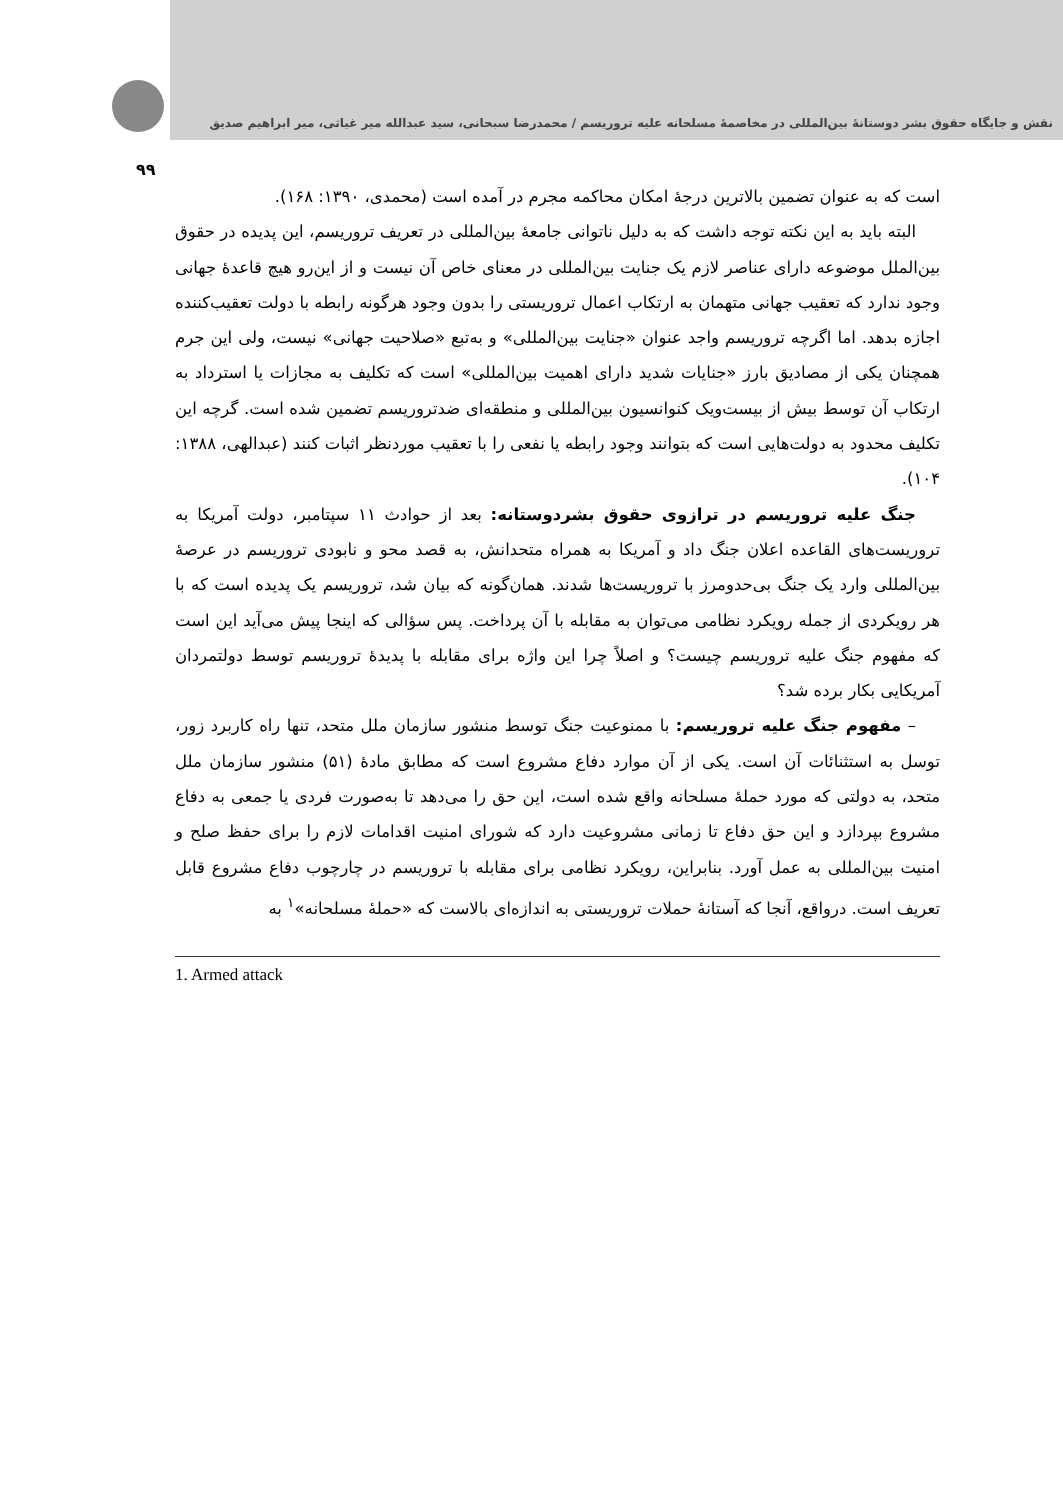نقش و جایگاه حقوق بشر دوستانهٔ بین‌المللی در مخاصمهٔ مسلحانه علیه تروریسم / محمدرضا سبحانی، سید عبدالله میر غیاثی، میر ابراهیم صدیق
۹۹
است که به عنوان تضمین بالاترین درجهٔ امکان محاکمه مجرم در آمده است (محمدی، ۱۳۹۰: ۱۶۸).
البته باید به این نکته توجه داشت که به دلیل ناتوانی جامعهٔ بین‌المللی در تعریف تروریسم، این پدیده در حقوق بین‌الملل موضوعه دارای عناصر لازم یک جنایت بین‌المللی در معنای خاص آن نیست و از این‌رو هیچ قاعدهٔ جهانی وجود ندارد که تعقیب جهانی متهمان به ارتکاب اعمال تروریستی را بدون وجود هرگونه رابطه با دولت تعقیب‌کننده اجازه بدهد. اما اگرچه تروریسم واجد عنوان «جنایت بین‌المللی» و به‌تبع «صلاحیت جهانی» نیست، ولی این جرم همچنان یکی از مصادیق بارز «جنایات شدید دارای اهمیت بین‌المللی» است که تکلیف به مجازات یا استرداد به ارتکاب آن توسط بیش از بیست‌ویک کنوانسیون بین‌المللی و منطقه‌ای ضدتروریسم تضمین شده است. گرچه این تکلیف محدود به دولت‌هایی است که بتوانند وجود رابطه یا نفعی را با تعقیب موردنظر اثبات کنند (عبدالهی، ۱۳۸۸: ۱۰۴).
جنگ علیه تروریسم در ترازوی حقوق بشردوستانه: بعد از حوادث ۱۱ سپتامبر، دولت آمریکا به تروریست‌های القاعده اعلان جنگ داد و آمریکا به همراه متحدانش، به قصد محو و نابودی تروریسم در عرصهٔ بین‌المللی وارد یک جنگ بی‌حدومرز با تروریست‌ها شدند. همان‌گونه که بیان شد، تروریسم یک پدیده است که با هر رویکردی از جمله رویکرد نظامی می‌توان به مقابله با آن پرداخت. پس سؤالی که اینجا پیش می‌آید این است که مفهوم جنگ علیه تروریسم چیست؟ و اصلاً چرا این واژه برای مقابله با پدیدهٔ تروریسم توسط دولتمردان آمریکایی بکار برده شد؟
– مفهوم جنگ علیه تروریسم: با ممنوعیت جنگ توسط منشور سازمان ملل متحد، تنها راه کاربرد زور، توسل به استثنائات آن است. یکی از آن موارد دفاع مشروع است که مطابق مادهٔ (۵۱) منشور سازمان ملل متحد، به دولتی که مورد حملهٔ مسلحانه واقع شده است، این حق را می‌دهد تا به‌صورت فردی یا جمعی به دفاع مشروع بپردازد و این حق دفاع تا زمانی مشروعیت دارد که شورای امنیت اقدامات لازم را برای حفظ صلح و امنیت بین‌المللی به عمل آورد. بنابراین، رویکرد نظامی برای مقابله با تروریسم در چارچوب دفاع مشروع قابل تعریف است. درواقع، آنجا که آستانهٔ حملات تروریستی به اندازه‌ای بالاست که «حملهٔ مسلحانه»<sup>۱</sup> به
1. Armed attack